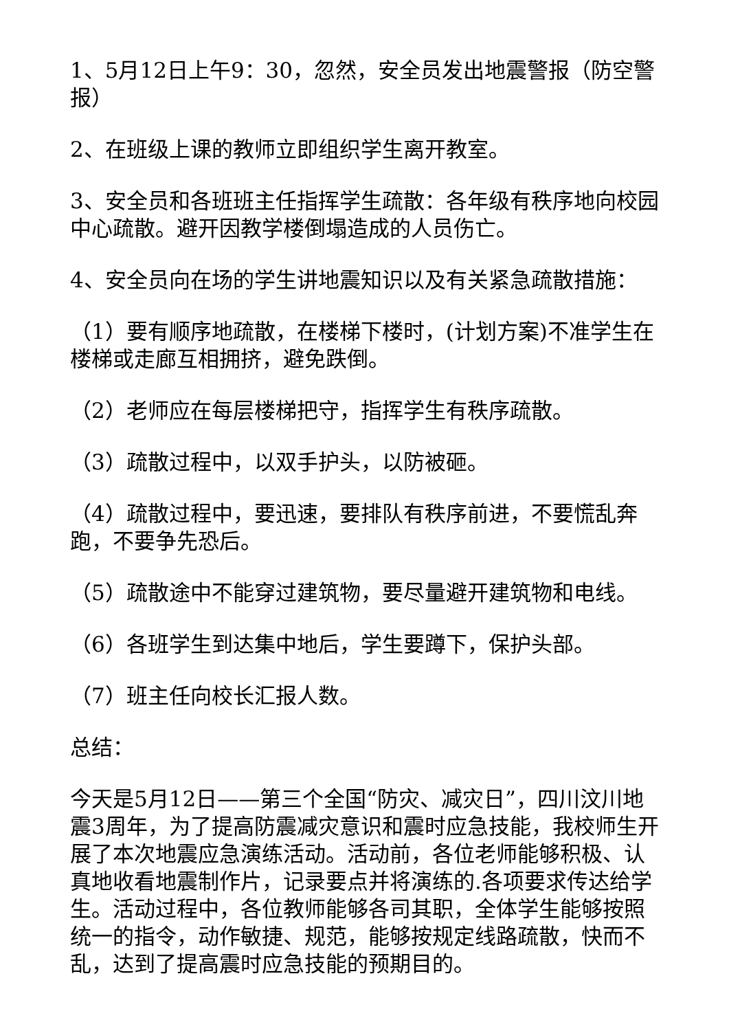1、5月12日上午9：30，忽然，安全员发出地震警报（防空警报）
2、在班级上课的教师立即组织学生离开教室。
3、安全员和各班班主任指挥学生疏散：各年级有秩序地向校园中心疏散。避开因教学楼倒塌造成的人员伤亡。
4、安全员向在场的学生讲地震知识以及有关紧急疏散措施：
（1）要有顺序地疏散，在楼梯下楼时，(计划方案)不准学生在楼梯或走廊互相拥挤，避免跌倒。
（2）老师应在每层楼梯把守，指挥学生有秩序疏散。
（3）疏散过程中，以双手护头，以防被砸。
（4）疏散过程中，要迅速，要排队有秩序前进，不要慌乱奔跑，不要争先恐后。
（5）疏散途中不能穿过建筑物，要尽量避开建筑物和电线。
（6）各班学生到达集中地后，学生要蹲下，保护头部。
（7）班主任向校长汇报人数。
总结：
今天是5月12日——第三个全国“防灾、减灾日”，四川汶川地震3周年，为了提高防震减灾意识和震时应急技能，我校师生开展了本次地震应急演练活动。活动前，各位老师能够积极、认真地收看地震制作片，记录要点并将演练的.各项要求传达给学生。活动过程中，各位教师能够各司其职，全体学生能够按照统一的指令，动作敏捷、规范，能够按规定线路疏散，快而不乱，达到了提高震时应急技能的预期目的。